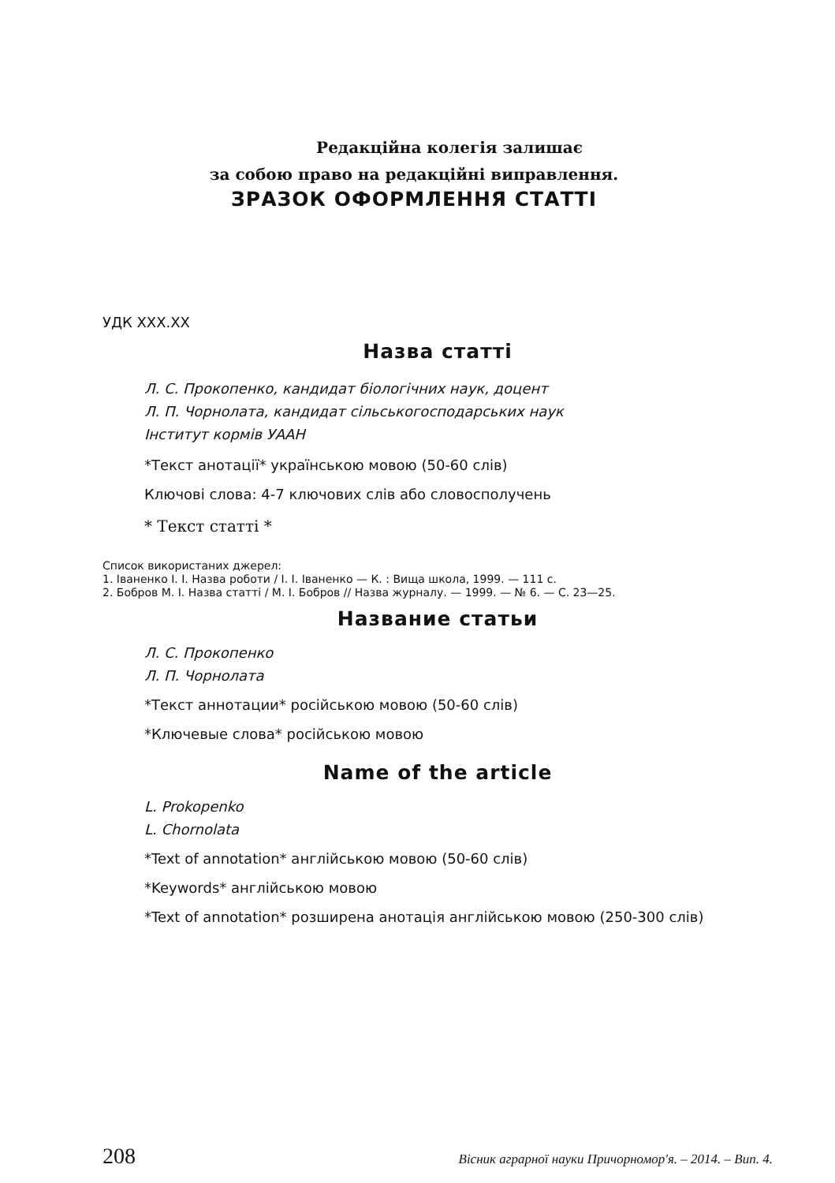Редакційна колегія залишає
за собою право на редакційні виправлення.
ЗРАЗОК ОФОРМЛЕННЯ СТАТТІ
УДК XXX.XX
Назва статті
Л. С. Прокопенко, кандидат біологічних наук, доцент
Л. П. Чорнолата, кандидат сільськогосподарських наук
Інститут кормів УААН
*Текст анотації* українською мовою (50-60 слів)
Ключові слова: 4-7 ключових слів або словосполучень
* Текст статті *
Список використаних джерел:
1. Іваненко І. І. Назва роботи / І. І. Іваненко — К. : Вища школа, 1999. — 111 с.
2. Бобров М. І. Назва статті / М. І. Бобров // Назва журналу. — 1999. — № 6. — С. 23—25.
Название статьи
Л. С. Прокопенко
Л. П. Чорнолата
*Текст аннотации* російською мовою (50-60 слів)
*Ключевые слова* російською мовою
Name of the article
L. Prokopenko
L. Chornolata
*Text of annotation* англійською мовою (50-60 слів)
*Keywords* англійською мовою
*Text of annotation* розширена анотація англійською мовою (250-300 слів)
208 Вісник аграрної науки Причорномор'я. – 2014. – Вип. 4.